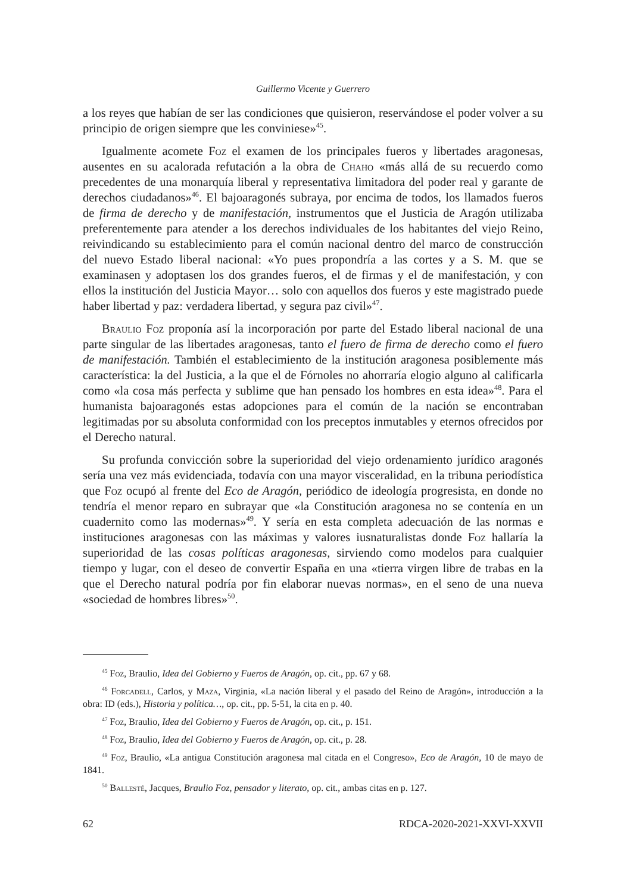Guillermo Vicente y Guerrero
a los reyes que habían de ser las condiciones que quisieron, reservándose el poder volver a su principio de origen siempre que les conviniese»<sup>45</sup>.
Igualmente acomete Foz el examen de los principales fueros y libertades aragonesas, ausentes en su acalorada refutación a la obra de Chaho «más allá de su recuerdo como precedentes de una monarquía liberal y representativa limitadora del poder real y garante de derechos ciudadanos»<sup>46</sup>. El bajoaragonés subraya, por encima de todos, los llamados fueros de firma de derecho y de manifestación, instrumentos que el Justicia de Aragón utilizaba preferentemente para atender a los derechos individuales de los habitantes del viejo Reino, reivindicando su establecimiento para el común nacional dentro del marco de construcción del nuevo Estado liberal nacional: «Yo pues propondría a las cortes y a S. M. que se examinasen y adoptasen los dos grandes fueros, el de firmas y el de manifestación, y con ellos la institución del Justicia Mayor… solo con aquellos dos fueros y este magistrado puede haber libertad y paz: verdadera libertad, y segura paz civil»<sup>47</sup>.
Braulio Foz proponía así la incorporación por parte del Estado liberal nacional de una parte singular de las libertades aragonesas, tanto el fuero de firma de derecho como el fuero de manifestación. También el establecimiento de la institución aragonesa posiblemente más característica: la del Justicia, a la que el de Fórnoles no ahorraría elogio alguno al calificarla como «la cosa más perfecta y sublime que han pensado los hombres en esta idea»<sup>48</sup>. Para el humanista bajoaragonés estas adopciones para el común de la nación se encontraban legitimadas por su absoluta conformidad con los preceptos inmutables y eternos ofrecidos por el Derecho natural.
Su profunda convicción sobre la superioridad del viejo ordenamiento jurídico aragonés sería una vez más evidenciada, todavía con una mayor visceralidad, en la tribuna periodística que Foz ocupó al frente del Eco de Aragón, periódico de ideología progresista, en donde no tendría el menor reparo en subrayar que «la Constitución aragonesa no se contenía en un cuadernito como las modernas»<sup>49</sup>. Y sería en esta completa adecuación de las normas e instituciones aragonesas con las máximas y valores iusnaturalistas donde Foz hallaría la superioridad de las cosas políticas aragonesas, sirviendo como modelos para cualquier tiempo y lugar, con el deseo de convertir España en una «tierra virgen libre de trabas en la que el Derecho natural podría por fin elaborar nuevas normas», en el seno de una nueva «sociedad de hombres libres»<sup>50</sup>.
<sup>45</sup> Foz, Braulio, Idea del Gobierno y Fueros de Aragón, op. cit., pp. 67 y 68.
<sup>46</sup> Forcadell, Carlos, y Maza, Virginia, «La nación liberal y el pasado del Reino de Aragón», introducción a la obra: ID (eds.), Historia y política…, op. cit., pp. 5-51, la cita en p. 40.
<sup>47</sup> Foz, Braulio, Idea del Gobierno y Fueros de Aragón, op. cit., p. 151.
<sup>48</sup> Foz, Braulio, Idea del Gobierno y Fueros de Aragón, op. cit., p. 28.
<sup>49</sup> Foz, Braulio, «La antigua Constitución aragonesa mal citada en el Congreso», Eco de Aragón, 10 de mayo de 1841.
<sup>50</sup> Ballesté, Jacques, Braulio Foz, pensador y literato, op. cit., ambas citas en p. 127.
62 RDCA-2020-2021-XXVI-XXVII